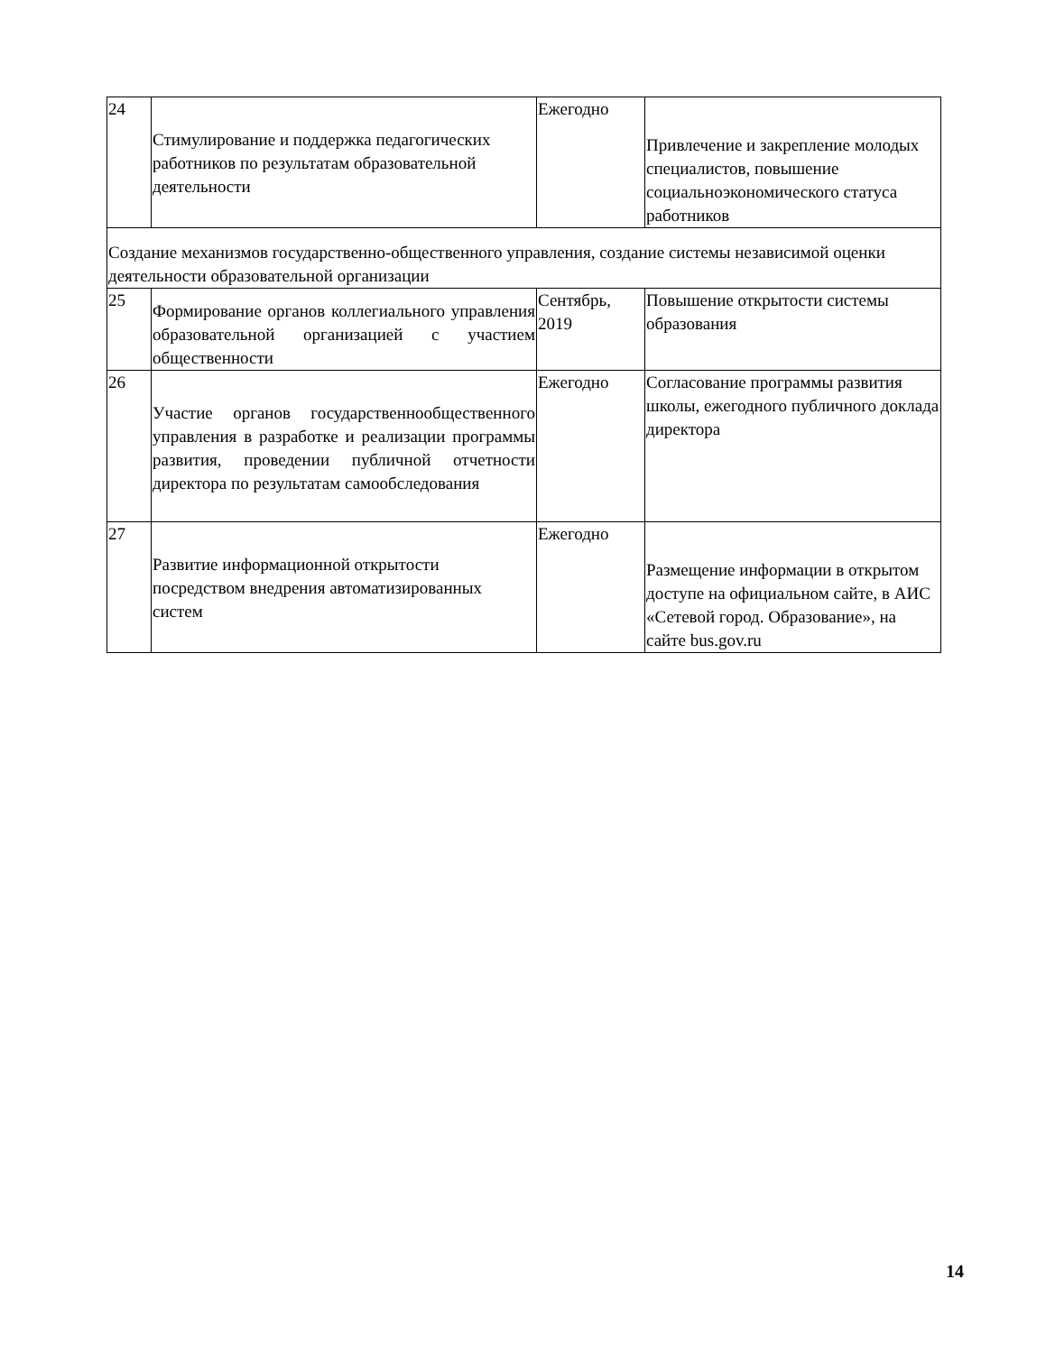| 24 | Стимулирование и поддержка педагогических работников по результатам образовательной деятельности | Ежегодно | Привлечение и закрепление молодых специалистов, повышение социальноэкономического статуса работников |
| Создание механизмов государственно-общественного управления, создание системы независимой оценки деятельности образовательной организации | | | |
| 25 | Формирование органов коллегиального управления образовательной организацией с участием общественности | Сентябрь, 2019 | Повышение открытости системы образования |
| 26 | Участие органов государственнообщественного управления в разработке и реализации программы развития, проведении публичной отчетности директора по результатам самообследования | Ежегодно | Согласование программы развития школы, ежегодного публичного доклада директора |
| 27 | Развитие информационной открытости посредством внедрения автоматизированных систем | Ежегодно | Размещение информации в открытом доступе на официальном сайте, в АИС «Сетевой город. Образование», на сайте bus.gov.ru |
14